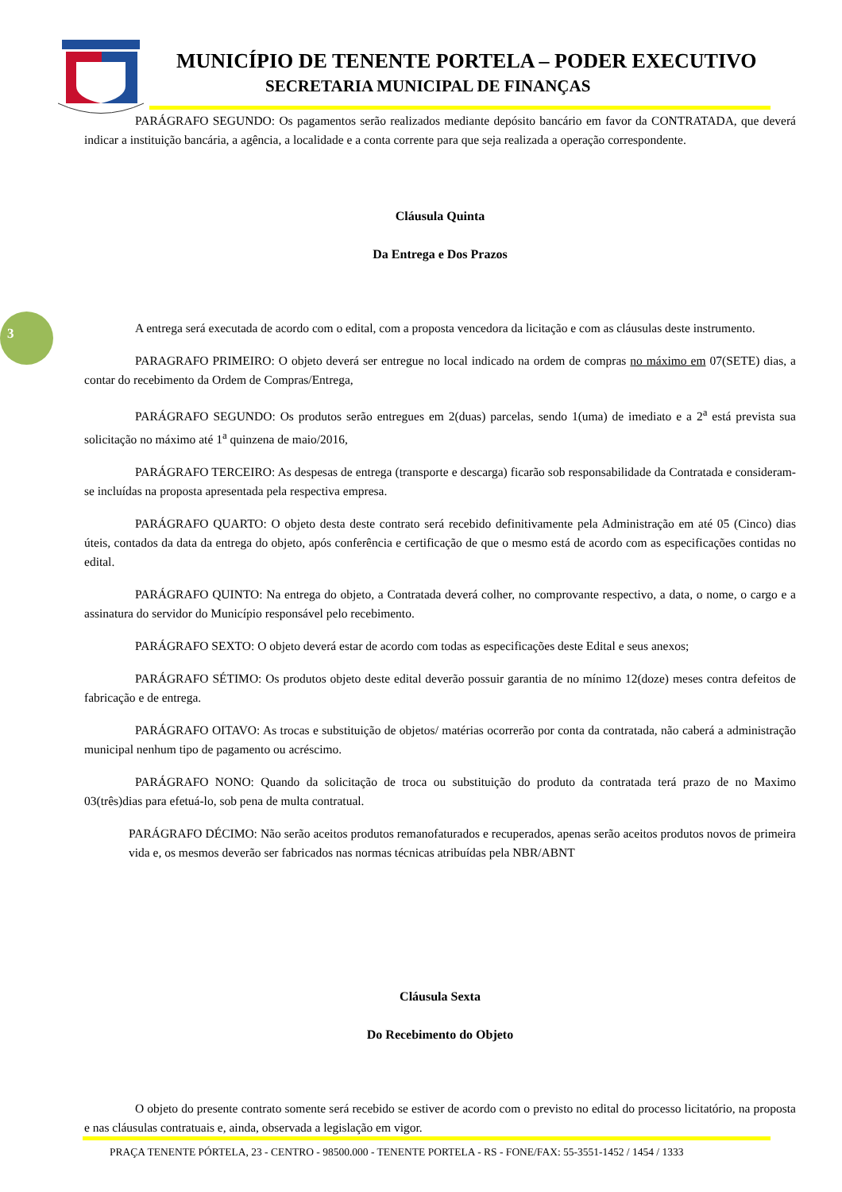MUNICÍPIO DE TENENTE PORTELA – PODER EXECUTIVO
SECRETARIA MUNICIPAL DE FINANÇAS
3
PARÁGRAFO SEGUNDO: Os pagamentos serão realizados mediante depósito bancário em favor da CONTRATADA, que deverá indicar a instituição bancária, a agência, a localidade e a conta corrente para que seja realizada a operação correspondente.
Cláusula Quinta
Da Entrega e Dos Prazos
A entrega será executada de acordo com o edital, com a proposta vencedora da licitação e com as cláusulas deste instrumento.
PARAGRAFO PRIMEIRO: O objeto deverá ser entregue no local indicado na ordem de compras no máximo em 07(SETE) dias, a contar do recebimento da Ordem de Compras/Entrega,
PARÁGRAFO SEGUNDO: Os produtos serão entregues em 2(duas) parcelas, sendo 1(uma) de imediato e a 2<sup>a</sup> está prevista sua solicitação no máximo até 1<sup>a</sup> quinzena de maio/2016,
PARÁGRAFO TERCEIRO: As despesas de entrega (transporte e descarga) ficarão sob responsabilidade da Contratada e consideram-se incluídas na proposta apresentada pela respectiva empresa.
PARÁGRAFO QUARTO: O objeto desta deste contrato será recebido definitivamente pela Administração em até 05 (Cinco) dias úteis, contados da data da entrega do objeto, após conferência e certificação de que o mesmo está de acordo com as especificações contidas no edital.
PARÁGRAFO QUINTO: Na entrega do objeto, a Contratada deverá colher, no comprovante respectivo, a data, o nome, o cargo e a assinatura do servidor do Município responsável pelo recebimento.
PARÁGRAFO SEXTO: O objeto deverá estar de acordo com todas as especificações deste Edital e seus anexos;
PARÁGRAFO SÉTIMO: Os produtos objeto deste edital deverão possuir garantia de no mínimo 12(doze) meses contra defeitos de fabricação e de entrega.
PARÁGRAFO OITAVO: As trocas e substituição de objetos/ matérias ocorrerão por conta da contratada, não caberá a administração municipal nenhum tipo de pagamento ou acréscimo.
PARÁGRAFO NONO: Quando da solicitação de troca ou substituição do produto da contratada terá prazo de no Maximo 03(três)dias para efetuá-lo, sob pena de multa contratual.
PARÁGRAFO DÉCIMO: Não serão aceitos produtos remanofaturados e recuperados, apenas serão aceitos produtos novos de primeira vida e, os mesmos deverão ser fabricados nas normas técnicas atribuídas pela NBR/ABNT
Cláusula Sexta
Do Recebimento do Objeto
O objeto do presente contrato somente será recebido se estiver de acordo com o previsto no edital do processo licitatório, na proposta e nas cláusulas contratuais e, ainda, observada a legislação em vigor.
PRAÇA TENENTE PÓRTELA, 23 - CENTRO - 98500.000 - TENENTE PORTELA - RS - FONE/FAX: 55-3551-1452 / 1454 / 1333